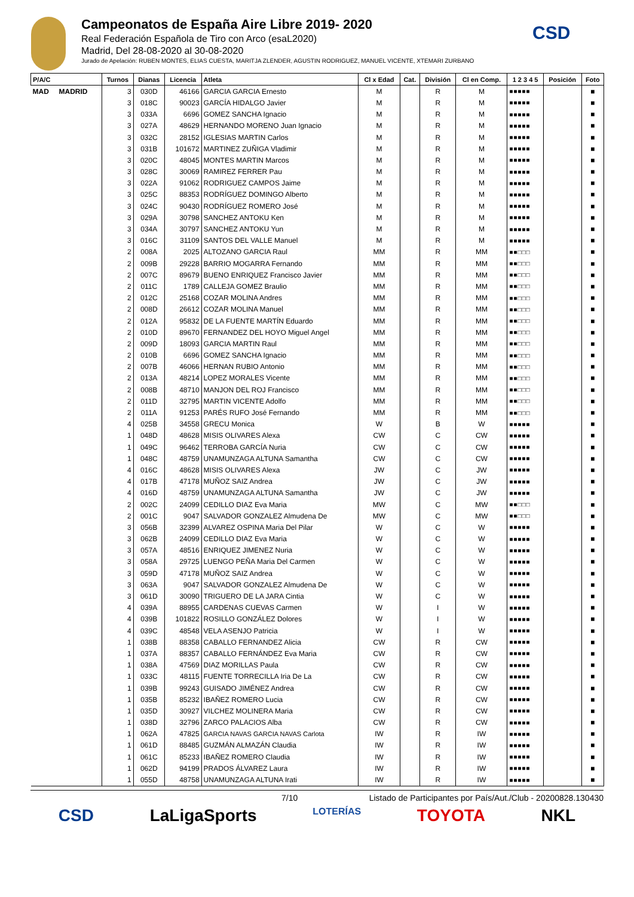CSD
Campeonatos de España Aire Libre 2019- 2020
Real Federación Española de Tiro con Arco (esaL2020)
Madrid, Del 28-08-2020 al 30-08-2020
Jurado de Apelación: RUBEN MONTES, ELIAS CUESTA, MARITJA ZLENDER, AGUSTIN RODRIGUEZ, MANUEL VICENTE, XTEMARI ZURBANO
| P/A/C | Turnos | Dianas | Licencia | Atleta | Cl x Edad | Cat. | División | Cl en Comp. | 1 2 3 4 5 | Posición | Foto |
| --- | --- | --- | --- | --- | --- | --- | --- | --- | --- | --- | --- |
| MAD MADRID | 3 | 030D | 46166 | GARCIA GARCIA Ernesto | M | | R | M | ■■■■■ | | ■ |
| | 3 | 018C | 90023 | GARCÍA HIDALGO Javier | M | | R | M | ■■■■■ | | ■ |
| | 3 | 033A | 6696 | GOMEZ SANCHA Ignacio | M | | R | M | ■■■■■ | | ■ |
| | 3 | 027A | 48629 | HERNANDO MORENO Juan Ignacio | M | | R | M | ■■■■■ | | ■ |
| | 3 | 032C | 28152 | IGLESIAS MARTIN Carlos | M | | R | M | ■■■■■ | | ■ |
| | 3 | 031B | 101672 | MARTINEZ ZUÑIGA Vladimir | M | | R | M | ■■■■■ | | ■ |
| | 3 | 020C | 48045 | MONTES MARTIN Marcos | M | | R | M | ■■■■■ | | ■ |
| | 3 | 028C | 30069 | RAMIREZ FERRER Pau | M | | R | M | ■■■■■ | | ■ |
| | 3 | 022A | 91062 | RODRIGUEZ CAMPOS Jaime | M | | R | M | ■■■■■ | | ■ |
| | 3 | 025C | 88353 | RODRÍGUEZ DOMINGO Alberto | M | | R | M | ■■■■■ | | ■ |
| | 3 | 024C | 90430 | RODRÍGUEZ ROMERO José | M | | R | M | ■■■■■ | | ■ |
| | 3 | 029A | 30798 | SANCHEZ ANTOKU Ken | M | | R | M | ■■■■■ | | ■ |
| | 3 | 034A | 30797 | SANCHEZ ANTOKU Yun | M | | R | M | ■■■■■ | | ■ |
| | 3 | 016C | 31109 | SANTOS DEL VALLE Manuel | M | | R | M | ■■■■■ | | ■ |
| | 2 | 008A | 2025 | ALTOZANO GARCIA Raul | MM | | R | MM | ■■□□□ | | ■ |
| | 2 | 009B | 29228 | BARRIO MOGARRA Fernando | MM | | R | MM | ■■□□□ | | ■ |
| | 2 | 007C | 89679 | BUENO ENRIQUEZ Francisco Javier | MM | | R | MM | ■■□□□ | | ■ |
| | 2 | 011C | 1789 | CALLEJA GOMEZ Braulio | MM | | R | MM | ■■□□□ | | ■ |
| | 2 | 012C | 25168 | COZAR MOLINA Andres | MM | | R | MM | ■■□□□ | | ■ |
| | 2 | 008D | 26612 | COZAR MOLINA Manuel | MM | | R | MM | ■■□□□ | | ■ |
| | 2 | 012A | 95832 | DE LA FUENTE MARTÍN Eduardo | MM | | R | MM | ■■□□□ | | ■ |
| | 2 | 010D | 89670 | FERNANDEZ DEL HOYO Miguel Angel | MM | | R | MM | ■■□□□ | | ■ |
| | 2 | 009D | 18093 | GARCIA MARTIN Raul | MM | | R | MM | ■■□□□ | | ■ |
| | 2 | 010B | 6696 | GOMEZ SANCHA Ignacio | MM | | R | MM | ■■□□□ | | ■ |
| | 2 | 007B | 46066 | HERNAN RUBIO Antonio | MM | | R | MM | ■■□□□ | | ■ |
| | 2 | 013A | 48214 | LOPEZ MORALES Vicente | MM | | R | MM | ■■□□□ | | ■ |
| | 2 | 008B | 48710 | MANJON DEL ROJ Francisco | MM | | R | MM | ■■□□□ | | ■ |
| | 2 | 011D | 32795 | MARTIN VICENTE Adolfo | MM | | R | MM | ■■□□□ | | ■ |
| | 2 | 011A | 91253 | PARÉS RUFO José Fernando | MM | | R | MM | ■■□□□ | | ■ |
| | 4 | 025B | 34558 | GRECU Monica | W | | B | W | ■■■■■ | | ■ |
| | 1 | 048D | 48628 | MISIS OLIVARES Alexa | CW | | C | CW | ■■■■■ | | ■ |
| | 1 | 049C | 96462 | TERROBA GARCÍA Nuria | CW | | C | CW | ■■■■■ | | ■ |
| | 1 | 048C | 48759 | UNAMUNZAGA ALTUNA Samantha | CW | | C | CW | ■■■■■ | | ■ |
| | 4 | 016C | 48628 | MISIS OLIVARES Alexa | JW | | C | JW | ■■■■■ | | ■ |
| | 4 | 017B | 47178 | MUÑOZ SAIZ Andrea | JW | | C | JW | ■■■■■ | | ■ |
| | 4 | 016D | 48759 | UNAMUNZAGA ALTUNA Samantha | JW | | C | JW | ■■■■■ | | ■ |
| | 2 | 002C | 24099 | CEDILLO DIAZ Eva Maria | MW | | C | MW | ■■□□□ | | ■ |
| | 2 | 001C | 9047 | SALVADOR GONZALEZ Almudena De | MW | | C | MW | ■■□□□ | | ■ |
| | 3 | 056B | 32399 | ALVAREZ OSPINA Maria Del Pilar | W | | C | W | ■■■■■ | | ■ |
| | 3 | 062B | 24099 | CEDILLO DIAZ Eva Maria | W | | C | W | ■■■■■ | | ■ |
| | 3 | 057A | 48516 | ENRIQUEZ JIMENEZ Nuria | W | | C | W | ■■■■■ | | ■ |
| | 3 | 058A | 29725 | LUENGO PEÑA Maria Del Carmen | W | | C | W | ■■■■■ | | ■ |
| | 3 | 059D | 47178 | MUÑOZ SAIZ Andrea | W | | C | W | ■■■■■ | | ■ |
| | 3 | 063A | 9047 | SALVADOR GONZALEZ Almudena De | W | | C | W | ■■■■■ | | ■ |
| | 3 | 061D | 30090 | TRIGUERO DE LA JARA Cintia | W | | C | W | ■■■■■ | | ■ |
| | 4 | 039A | 88955 | CARDENAS CUEVAS Carmen | W | | I | W | ■■■■■ | | ■ |
| | 4 | 039B | 101822 | ROSILLO GONZÁLEZ Dolores | W | | I | W | ■■■■■ | | ■ |
| | 4 | 039C | 48548 | VELA ASENJO Patricia | W | | I | W | ■■■■■ | | ■ |
| | 1 | 038B | 88358 | CABALLO FERNANDEZ Alicia | CW | | R | CW | ■■■■■ | | ■ |
| | 1 | 037A | 88357 | CABALLO FERNÁNDEZ Eva Maria | CW | | R | CW | ■■■■■ | | ■ |
| | 1 | 038A | 47569 | DIAZ MORILLAS Paula | CW | | R | CW | ■■■■■ | | ■ |
| | 1 | 033C | 48115 | FUENTE TORRECILLA Iria De La | CW | | R | CW | ■■■■■ | | ■ |
| | 1 | 039B | 99243 | GUISADO JIMÉNEZ Andrea | CW | | R | CW | ■■■■■ | | ■ |
| | 1 | 035B | 85232 | IBAÑEZ ROMERO Lucia | CW | | R | CW | ■■■■■ | | ■ |
| | 1 | 035D | 30927 | VILCHEZ MOLINERA Maria | CW | | R | CW | ■■■■■ | | ■ |
| | 1 | 038D | 32796 | ZARCO PALACIOS Alba | CW | | R | CW | ■■■■■ | | ■ |
| | 1 | 062A | 47825 | GARCIA NAVAS GARCIA NAVAS Carlota | IW | | R | IW | ■■■■■ | | ■ |
| | 1 | 061D | 88485 | GUZMÁN ALMAZÁN Claudia | IW | | R | IW | ■■■■■ | | ■ |
| | 1 | 061C | 85233 | IBAÑEZ ROMERO Claudia | IW | | R | IW | ■■■■■ | | ■ |
| | 1 | 062D | 94199 | PRADOS ÁLVAREZ Laura | IW | | R | IW | ■■■■■ | | ■ |
| | 1 | 055D | 48758 | UNAMUNZAGA ALTUNA Irati | IW | | R | IW | ■■■■■ | | ■ |
7/10 Listado de Participantes por País/Aut./Club - 20200828.130430
CSD LaLigaSports LOTERÍAS TOYOTA NKL